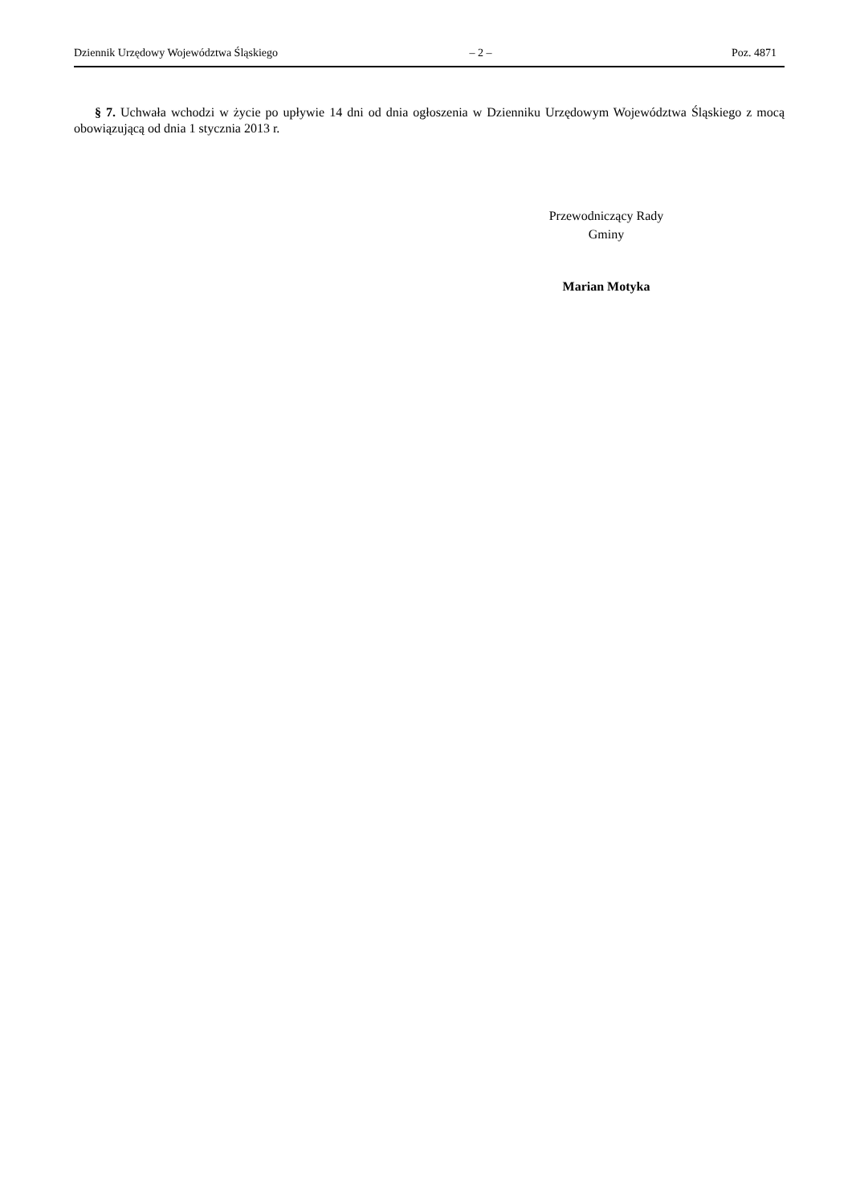Dziennik Urzędowy Województwa Śląskiego – 2 – Poz. 4871
§ 7. Uchwała wchodzi w życie po upływie 14 dni od dnia ogłoszenia w Dzienniku Urzędowym Województwa Śląskiego z mocą obowiązującą od dnia 1 stycznia 2013 r.
Przewodniczący Rady
Gminy
Marian Motyka